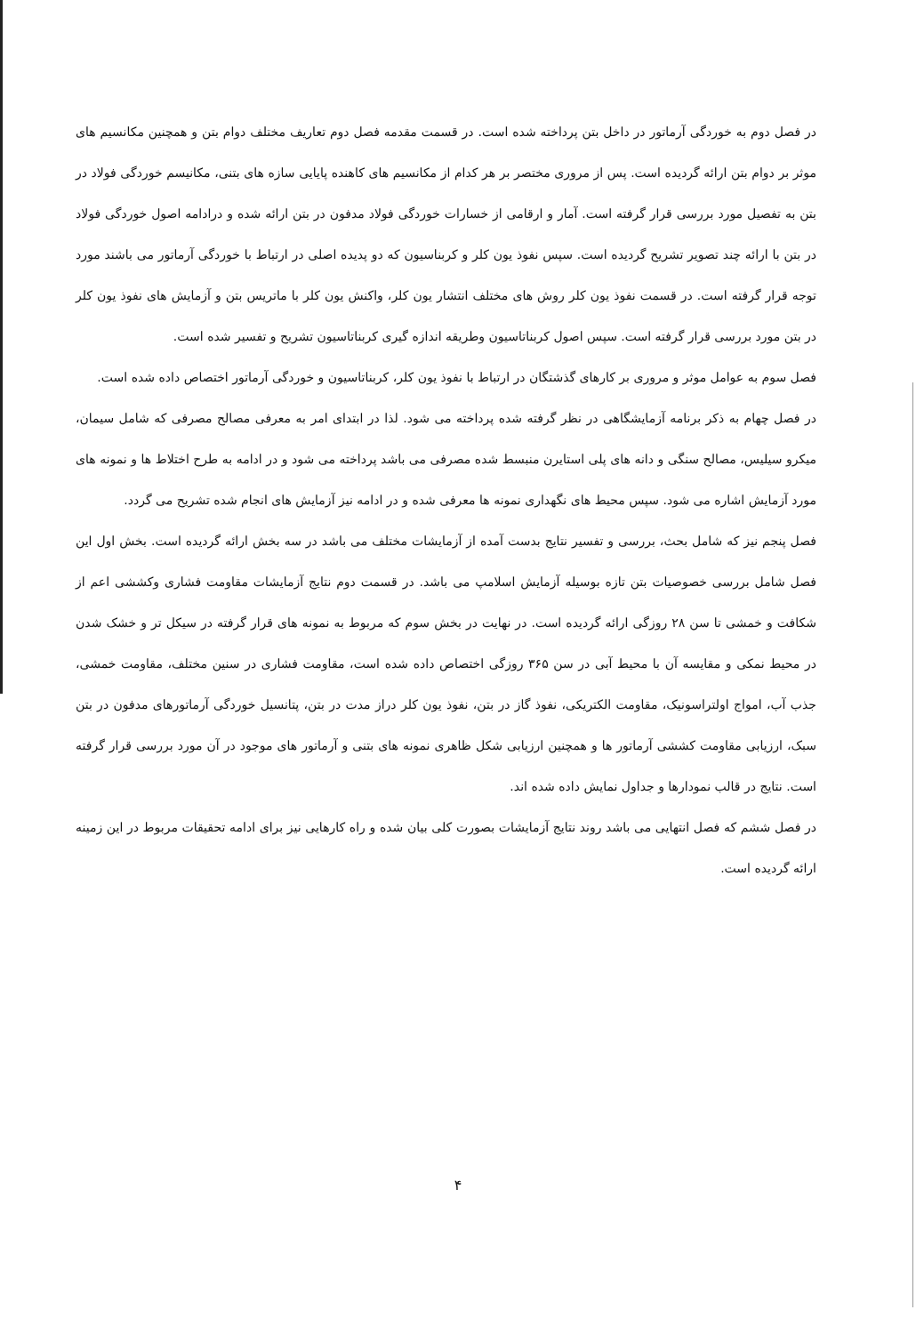در فصل دوم به خوردگی آرماتور در داخل بتن پرداخته شده است. در قسمت مقدمه فصل دوم تعاریف مختلف دوام بتن و همچنین مکانسیم های موثر بر دوام بتن ارائه گردیده است. پس از مروری مختصر بر هر کدام از مکانسیم های کاهنده پایایی سازه های بتنی، مکانیسم خوردگی فولاد در بتن به تفصیل مورد بررسی قرار گرفته است. آمار و ارقامی از خسارات خوردگی فولاد مدفون در بتن ارائه شده و درادامه اصول خوردگی فولاد در بتن با ارائه چند تصویر تشریح گردیده است. سپس نفوذ یون کلر و کربناسیون که دو پدیده اصلی در ارتباط با خوردگی آرماتور می باشند مورد توجه قرار گرفته است. در قسمت نفوذ یون کلر روش های مختلف انتشار یون کلر، واکنش یون کلر با ماتریس بتن و آزمایش های نفوذ یون کلر در بتن مورد بررسی قرار گرفته است. سپس اصول کربناتاسیون وطریقه اندازه گیری کربناتاسیون تشریح و تفسیر شده است.
فصل سوم به عوامل موثر و مروری بر کارهای گذشتگان در ارتباط با نفوذ یون کلر، کربناتاسیون و خوردگی آرماتور اختصاص داده شده است.
در فصل چهام به ذکر برنامه آزمایشگاهی در نظر گرفته شده پرداخته می شود. لذا در ابتدای امر به معرفی مصالح مصرفی که شامل سیمان، میکرو سیلیس، مصالح سنگی و دانه های پلی استایرن منبسط شده مصرفی می باشد پرداخته می شود و در ادامه به طرح اختلاط ها و نمونه های مورد آزمایش اشاره می شود. سپس محیط های نگهداری نمونه ها معرفی شده و در ادامه نیز آزمایش های انجام شده تشریح می گردد.
فصل پنجم نیز که شامل بحث، بررسی و تفسیر نتایج بدست آمده از آزمایشات مختلف می باشد در سه بخش ارائه گردیده است. بخش اول این فصل شامل بررسی خصوصیات بتن تازه بوسیله آزمایش اسلامپ می باشد. در قسمت دوم نتایج آزمایشات مقاومت فشاری وکششی اعم از شکافت و خمشی تا سن ۲۸ روزگی ارائه گردیده است. در نهایت در بخش سوم که مربوط به نمونه های قرار گرفته در سیکل تر و خشک شدن در محیط نمکی و مقایسه آن با محیط آبی در سن ۳۶۵ روزگی اختصاص داده شده است، مقاومت فشاری در سنین مختلف، مقاومت خمشی، جذب آب، امواج اولتراسونیک، مقاومت الکتریکی، نفوذ گاز در بتن، نفوذ یون کلر دراز مدت در بتن، پتانسیل خوردگی آرماتورهای مدفون در بتن سبک، ارزیابی مقاومت کششی آرماتور ها و همچنین ارزیابی شکل ظاهری نمونه های بتنی و آرماتور های موجود در آن مورد بررسی قرار گرفته است. نتایج در قالب نمودارها و جداول نمایش داده شده اند.
در فصل ششم که فصل انتهایی می باشد روند نتایج آزمایشات بصورت کلی بیان شده و راه کارهایی نیز برای ادامه تحقیقات مربوط در این زمینه ارائه گردیده است.
۴